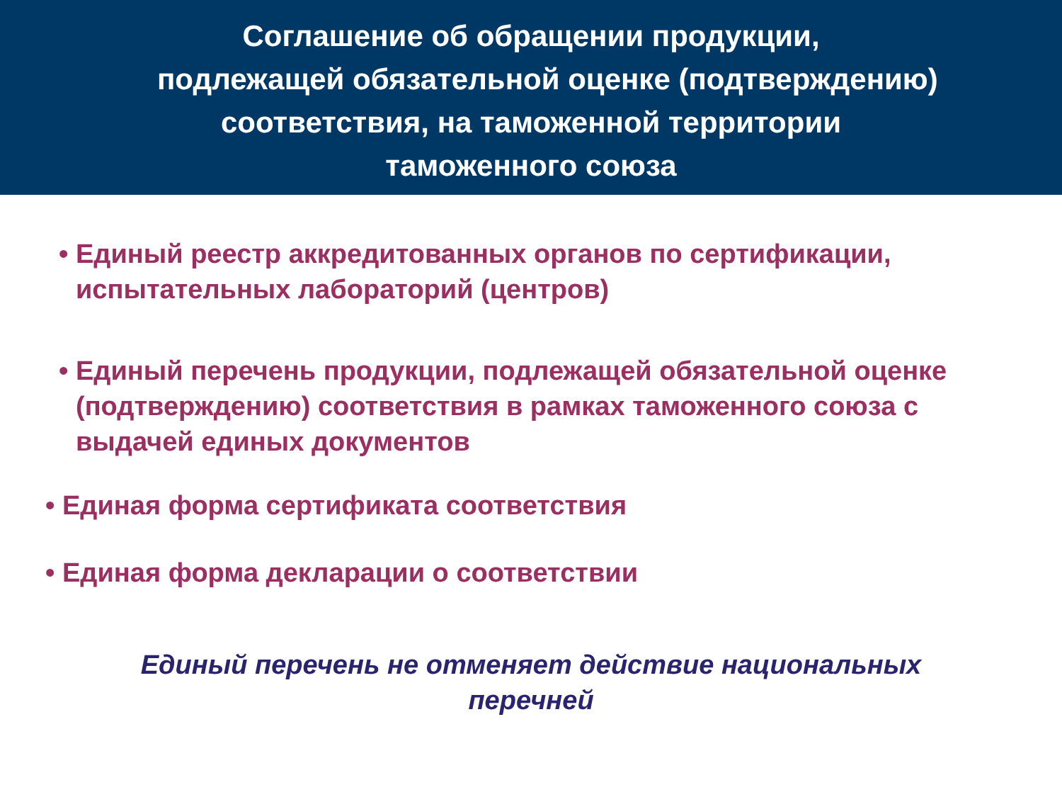Соглашение об обращении продукции,
подлежащей обязательной оценке (подтверждению)
соответствия, на таможенной территории
таможенного союза
• Единый реестр аккредитованных органов по сертификации, испытательных лабораторий (центров)
• Единый перечень продукции, подлежащей обязательной оценке (подтверждению) соответствия в рамках таможенного союза с выдачей единых документов
• Единая форма сертификата соответствия
• Единая форма декларации о соответствии
Единый перечень не отменяет действие национальных
перечней